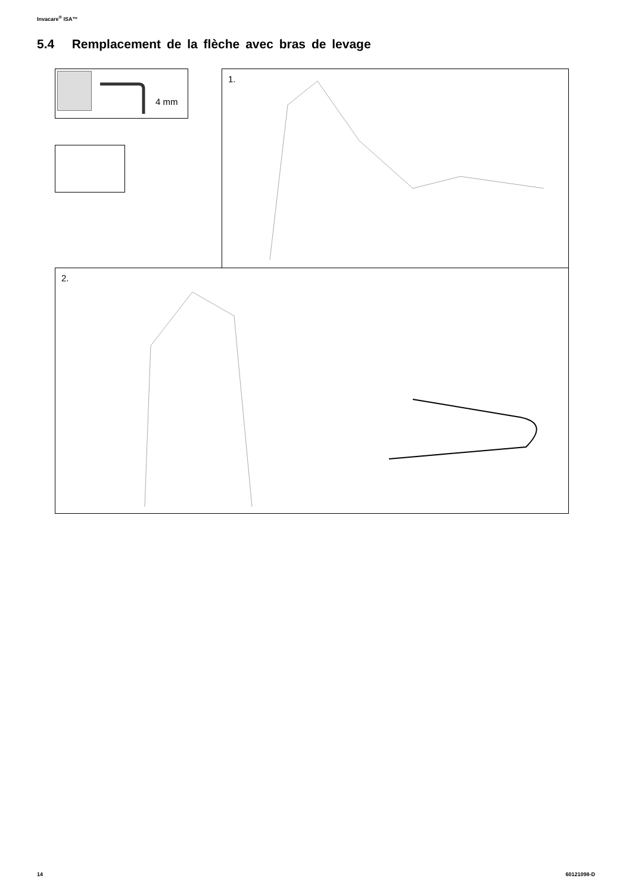Invacare<sup>®</sup> ISA™
5.4 Remplacement de la flèche avec bras de levage
4 mm 1.
2.
14 60121098-D